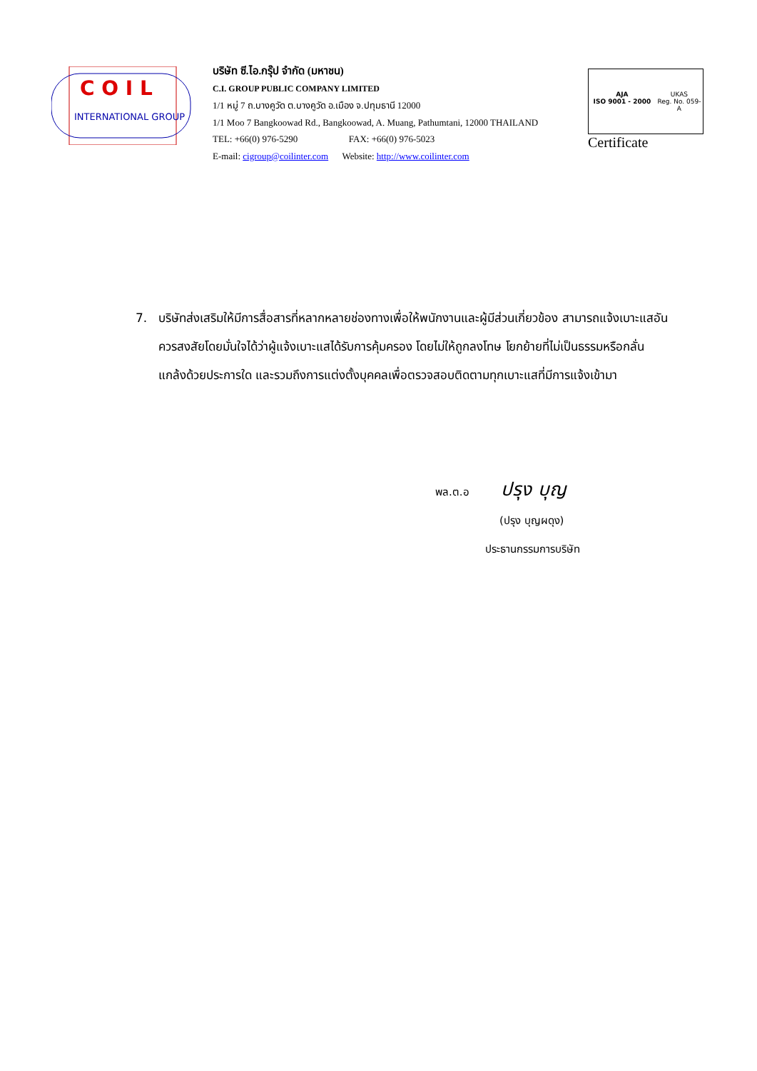C O I L
INTERNATIONAL GROUP
บริษัท ซี.ไอ.กรุ๊ป จำกัด (มหาชน)
C.I. GROUP PUBLIC COMPANY LIMITED
1/1 หมู่ 7 ถ.บางคูวัด ต.บางคูวัด อ.เมือง จ.ปทุมธานี 12000
1/1 Moo 7 Bangkoowad Rd., Bangkoowad, A. Muang, Pathumtani, 12000 THAILAND
TEL: +66(0) 976-5290 FAX: +66(0) 976-5023
E-mail: cigroup@coilinter.com Website: http://www.coilinter.com
AJA
ISO 9001 - 2000
UKAS
Reg. No. 059-A
Certificate
7. บริษัทส่งเสริมให้มีการสื่อสารที่หลากหลายช่องทางเพื่อให้พนักงานและผู้มีส่วนเกี่ยวข้อง สามารถแจ้งเบาะแสอันควรสงสัยโดยมั่นใจได้ว่าผู้แจ้งเบาะแสได้รับการคุ้มครอง โดยไม่ให้ถูกลงโทษ โยกย้ายที่ไม่เป็นธรรมหรือกลั่นแกล้งด้วยประการใด และรวมถึงการแต่งตั้งบุคคลเพื่อตรวจสอบติดตามทุกเบาะแสที่มีการแจ้งเข้ามา
พล.ต.อ ปรุง บุญ
(ปรุง บุญผดุง)
ประธานกรรมการบริษัท